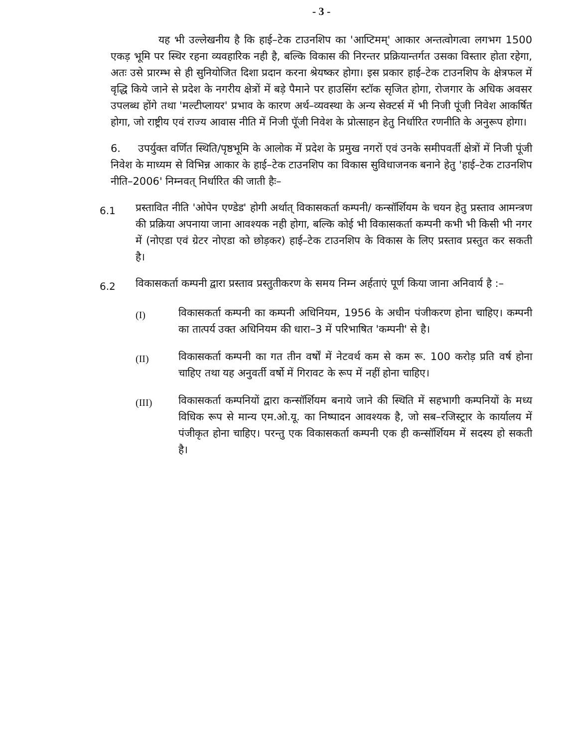- 3 -
यह भी उल्लेखनीय है कि हाई–टेक टाउनशिप का 'आप्टिमम्' आकार अन्तत्वोगत्वा लगभग 1500 एकड़ भूमि पर स्थिर रहना व्यवहारिक नही है, बल्कि विकास की निरन्तर प्रक्रियान्तर्गत उसका विस्तार होता रहेगा, अतः उसे प्रारम्भ से ही सुनियोजित दिशा प्रदान करना श्रेयष्कर होगा। इस प्रकार हाई–टेक टाउनशिप के क्षेत्रफल में वृद्धि किये जाने से प्रदेश के नगरीय क्षेत्रों में बड़े पैमाने पर हाउसिंग स्टॉक सृजित होगा, रोजगार के अधिक अवसर उपलब्ध होंगे तथा 'मल्टीप्लायर' प्रभाव के कारण अर्थ–व्यवस्था के अन्य सेक्टर्स में भी निजी पूंजी निवेश आकर्षित होगा, जो राष्ट्रीय एवं राज्य आवास नीति में निजी पूॅजी निवेश के प्रोत्साहन हेतु निर्धारित रणनीति के अनुरूप होगा।
6. उपर्युक्त वर्णित स्थिति/पृष्ठभूमि के आलोक में प्रदेश के प्रमुख नगरों एवं उनके समीपवर्ती क्षेत्रों में निजी पूंजी निवेश के माध्यम से विभिन्न आकार के हाई–टेक टाउनशिप का विकास सुविधाजनक बनाने हेतु 'हाई–टेक टाउनशिप नीति–2006' निम्नवत् निर्धारित की जाती हैः–
6.1
प्रस्तावित नीति 'ओपेन एण्डेड' होगी अर्थात् विकासकर्ता कम्पनी/ कन्सॉर्शियम के चयन हेतु प्रस्ताव आमन्त्रण की प्रक्रिया अपनाया जाना आवश्यक नही होगा, बल्कि कोई भी विकासकर्ता कम्पनी कभी भी किसी भी नगर में (नोएडा एवं ग्रेटर नोएडा को छोड़कर) हाई–टेक टाउनशिप के विकास के लिए प्रस्ताव प्रस्तुत कर सकती है।
6.2
विकासकर्ता कम्पनी द्वारा प्रस्ताव प्रस्तुतीकरण के समय निम्न अर्हताएं पूर्ण किया जाना अनिवार्य है :–
(I)
विकासकर्ता कम्पनी का कम्पनी अधिनियम, 1956 के अधीन पंजीकरण होना चाहिए। कम्पनी का तात्पर्य उक्त अधिनियम की धारा–3 में परिभाषित 'कम्पनी' से है।
(II)
विकासकर्ता कम्पनी का गत तीन वर्षों में नेटवर्थ कम से कम रू. 100 करोड़ प्रति वर्ष होना चाहिए तथा यह अनुवर्ती वर्षो में गिरावट के रूप में नहीं होना चाहिए।
(III)
विकासकर्ता कम्पनियों द्वारा कन्सॉर्शियम बनाये जाने की स्थिति में सहभागी कम्पनियों के मध्य विधिक रूप से मान्य एम.ओ.यू. का निष्पादन आवश्यक है, जो सब–रजिस्ट्रार के कार्यालय में पंजीकृत होना चाहिए। परन्तु एक विकासकर्ता कम्पनी एक ही कन्सॉर्शियम में सदस्य हो सकती है।